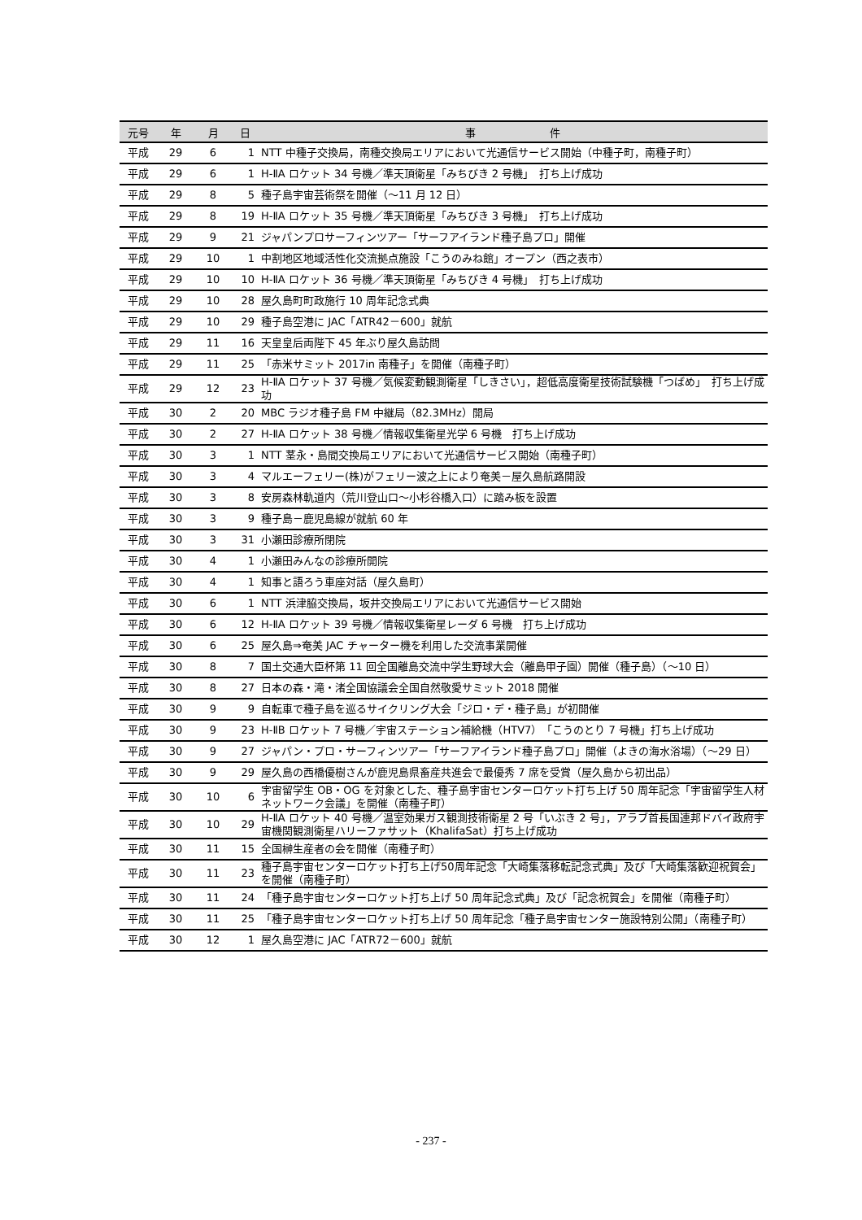| 元号 | 年 | 月 | 日 | 事 件 |
| --- | --- | --- | --- | --- |
| 平成 | 29 | 6 | 1 | NTT 中種子交換局，南種交換局エリアにおいて光通信サービス開始（中種子町，南種子町） |
| 平成 | 29 | 6 | 1 | H-ⅡA ロケット 34 号機／準天頂衛星「みちびき 2 号機」 打ち上げ成功 |
| 平成 | 29 | 8 | 5 | 種子島宇宙芸術祭を開催（～11 月 12 日） |
| 平成 | 29 | 8 | 19 | H-ⅡA ロケット 35 号機／準天頂衛星「みちびき 3 号機」 打ち上げ成功 |
| 平成 | 29 | 9 | 21 | ジャパンプロサーフィンツアー「サーフアイランド種子島プロ」開催 |
| 平成 | 29 | 10 | 1 | 中割地区地域活性化交流拠点施設「こうのみね館」オープン（西之表市） |
| 平成 | 29 | 10 | 10 | H-ⅡA ロケット 36 号機／準天頂衛星「みちびき 4 号機」 打ち上げ成功 |
| 平成 | 29 | 10 | 28 | 屋久島町町政施行 10 周年記念式典 |
| 平成 | 29 | 10 | 29 | 種子島空港に JAC「ATR42－600」就航 |
| 平成 | 29 | 11 | 16 | 天皇皇后両陛下 45 年ぶり屋久島訪問 |
| 平成 | 29 | 11 | 25 | 「赤米サミット 2017in 南種子」を開催（南種子町） |
| 平成 | 29 | 12 | 23 | H-ⅡA ロケット 37 号機／気候変動観測衛星「しきさい」，超低高度衛星技術試験機「つばめ」 打ち上げ成功 |
| 平成 | 30 | 2 | 20 | MBC ラジオ種子島 FM 中継局（82.3MHz）開局 |
| 平成 | 30 | 2 | 27 | H-ⅡA ロケット 38 号機／情報収集衛星光学 6 号機 打ち上げ成功 |
| 平成 | 30 | 3 | 1 | NTT 茎永・島間交換局エリアにおいて光通信サービス開始（南種子町） |
| 平成 | 30 | 3 | 4 | マルエーフェリー(株)がフェリー波之上により奄美－屋久島航路開設 |
| 平成 | 30 | 3 | 8 | 安房森林軌道内（荒川登山口～小杉谷橋入口）に踏み板を設置 |
| 平成 | 30 | 3 | 9 | 種子島－鹿児島線が就航 60 年 |
| 平成 | 30 | 3 | 31 | 小瀬田診療所閉院 |
| 平成 | 30 | 4 | 1 | 小瀬田みんなの診療所開院 |
| 平成 | 30 | 4 | 1 | 知事と語ろう車座対話（屋久島町） |
| 平成 | 30 | 6 | 1 | NTT 浜津脇交換局，坂井交換局エリアにおいて光通信サービス開始 |
| 平成 | 30 | 6 | 12 | H-ⅡA ロケット 39 号機／情報収集衛星レーダ 6 号機 打ち上げ成功 |
| 平成 | 30 | 6 | 25 | 屋久島⇒奄美 JAC チャーター機を利用した交流事業開催 |
| 平成 | 30 | 8 | 7 | 国土交通大臣杯第 11 回全国離島交流中学生野球大会（離島甲子園）開催（種子島）（～10 日） |
| 平成 | 30 | 8 | 27 | 日本の森・滝・渚全国協議会全国自然敬愛サミット 2018 開催 |
| 平成 | 30 | 9 | 9 | 自転車で種子島を巡るサイクリング大会「ジロ・デ・種子島」が初開催 |
| 平成 | 30 | 9 | 23 | H-ⅡB ロケット 7 号機／宇宙ステーション補給機（HTV7）「こうのとり 7 号機」打ち上げ成功 |
| 平成 | 30 | 9 | 27 | ジャパン・プロ・サーフィンツアー「サーフアイランド種子島プロ」開催（よきの海水浴場）（～29 日） |
| 平成 | 30 | 9 | 29 | 屋久島の西橋優樹さんが鹿児島県畜産共進会で最優秀 7 席を受賞（屋久島から初出品） |
| 平成 | 30 | 10 | 6 | 宇宙留学生 OB・OG を対象とした、種子島宇宙センターロケット打ち上げ 50 周年記念「宇宙留学生人材ネットワーク会議」を開催（南種子町） |
| 平成 | 30 | 10 | 29 | H-ⅡA ロケット 40 号機／温室効果ガス観測技術衛星 2 号「いぶき 2 号」，アラブ首長国連邦ドバイ政府宇宙機関観測衛星ハリーファサット（KhalifaSat）打ち上げ成功 |
| 平成 | 30 | 11 | 15 | 全国榊生産者の会を開催（南種子町） |
| 平成 | 30 | 11 | 23 | 種子島宇宙センターロケット打ち上げ50周年記念「大崎集落移転記念式典」及び「大崎集落歓迎祝賀会」を開催（南種子町） |
| 平成 | 30 | 11 | 24 | 「種子島宇宙センターロケット打ち上げ 50 周年記念式典」及び「記念祝賀会」を開催（南種子町） |
| 平成 | 30 | 11 | 25 | 「種子島宇宙センターロケット打ち上げ 50 周年記念「種子島宇宙センター施設特別公開」（南種子町） |
| 平成 | 30 | 12 | 1 | 屋久島空港に JAC「ATR72－600」就航 |
- 237 -